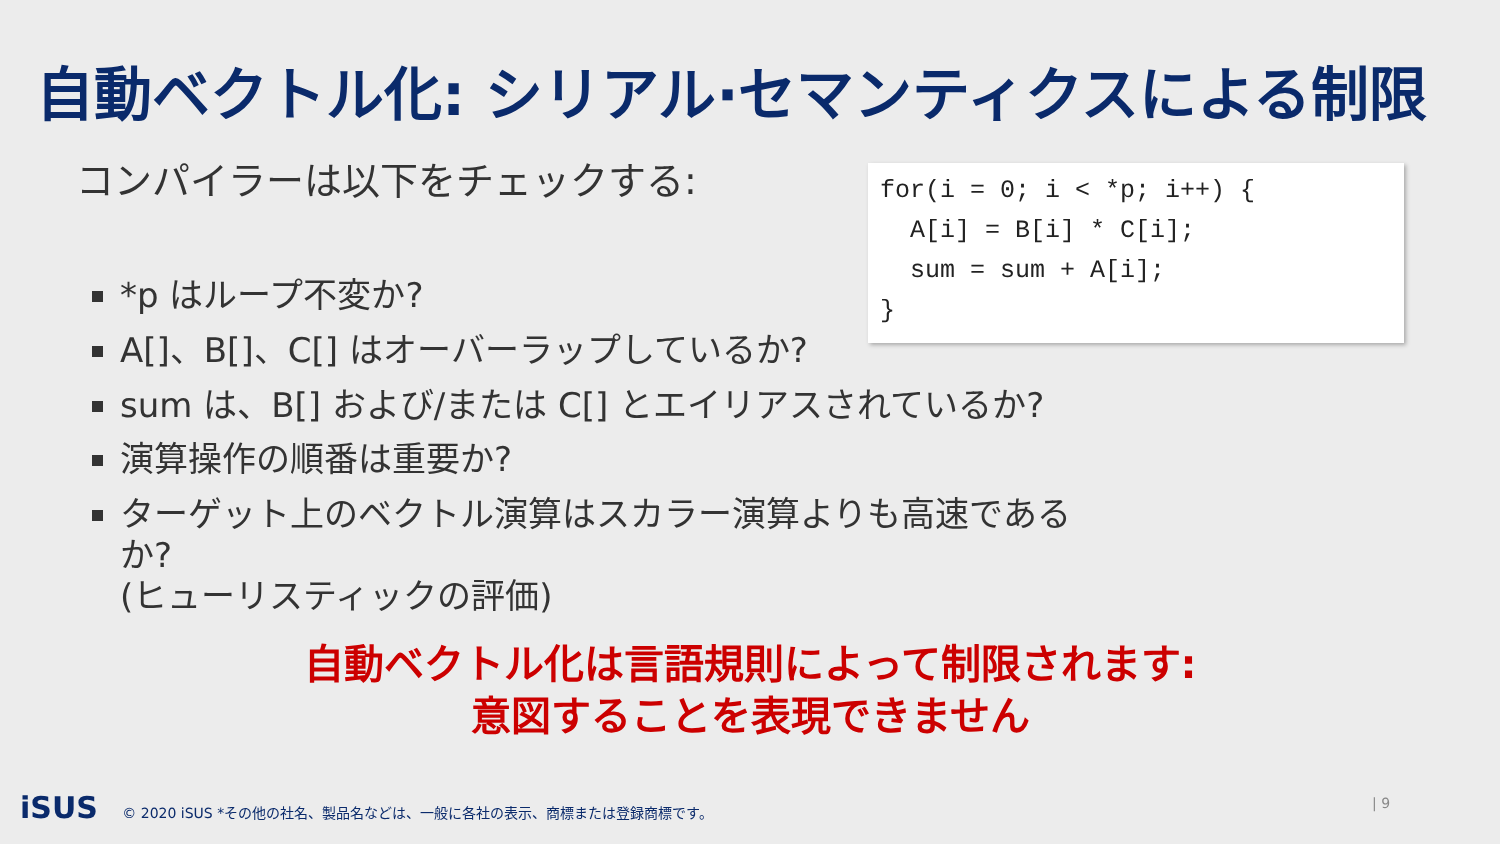自動ベクトル化: シリアル·セマンティクスによる制限
コンパイラーは以下をチェックする:
*p はループ不変か?
A[]、B[]、C[] はオーバーラップしているか?
sum は、B[] および/または C[] とエイリアスされているか?
演算操作の順番は重要か?
ターゲット上のベクトル演算はスカラー演算よりも高速であるか?
(ヒューリスティックの評価)
for(i = 0; i < *p; i++) { A[i] = B[i] * C[i]; sum = sum + A[i]; }
自動ベクトル化は言語規則によって制限されます:
意図することを表現できません
iSUS © 2020 iSUS *その他の社名、製品名などは、一般に各社の表示、商標または登録商標です。
| 9